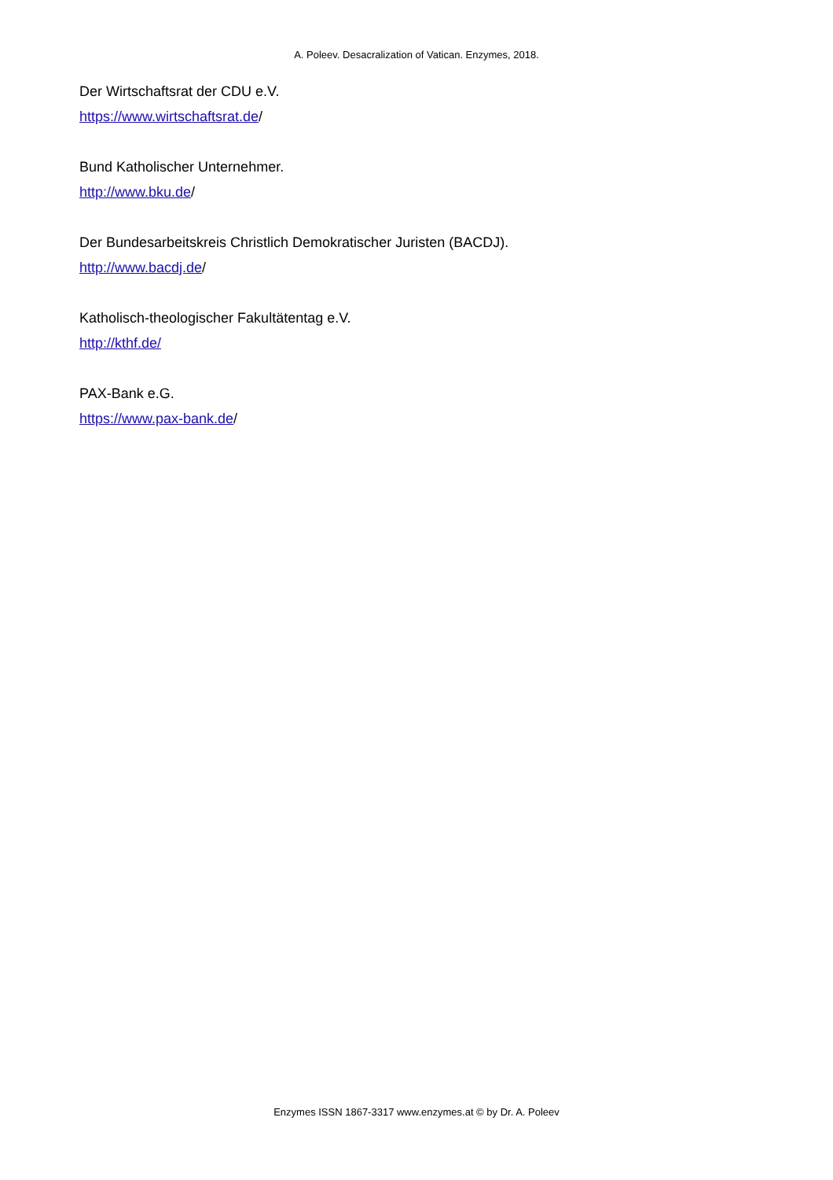A. Poleev. Desacralization of Vatican. Enzymes, 2018.
Der Wirtschaftsrat der CDU e.V.
https://www.wirtschaftsrat.de/
Bund Katholischer Unternehmer.
http://www.bku.de/
Der Bundesarbeitskreis Christlich Demokratischer Juristen (BACDJ).
http://www.bacdj.de/
Katholisch-theologischer Fakultätentag e.V.
http://kthf.de/
PAX-Bank e.G.
https://www.pax-bank.de/
Enzymes ISSN 1867-3317 www.enzymes.at © by Dr. A. Poleev